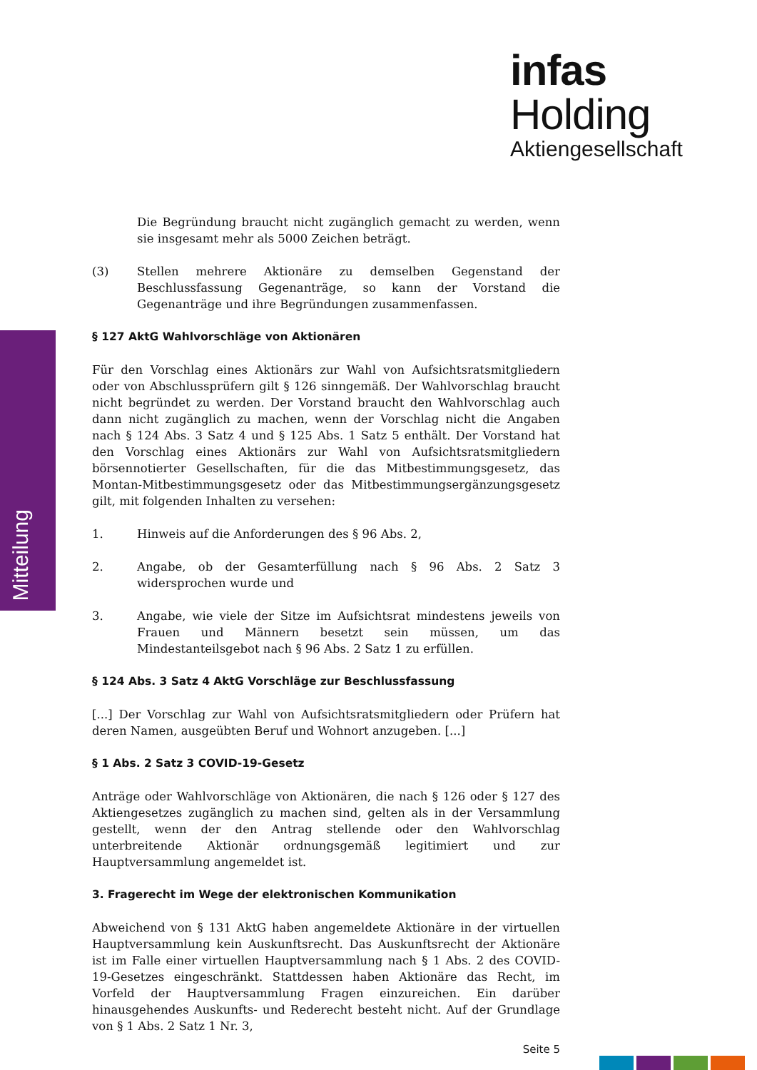infas Holding
Aktiengesellschaft
Mitteilung
Die Begründung braucht nicht zugänglich gemacht zu werden, wenn sie insgesamt mehr als 5000 Zeichen beträgt.
(3) Stellen mehrere Aktionäre zu demselben Gegenstand der Beschlussfassung Gegenanträge, so kann der Vorstand die Gegenanträge und ihre Begründungen zusammenfassen.
§ 127 AktG Wahlvorschläge von Aktionären
Für den Vorschlag eines Aktionärs zur Wahl von Aufsichtsratsmitgliedern oder von Abschlussprüfern gilt § 126 sinngemäß. Der Wahlvorschlag braucht nicht begründet zu werden. Der Vorstand braucht den Wahlvorschlag auch dann nicht zugänglich zu machen, wenn der Vorschlag nicht die Angaben nach § 124 Abs. 3 Satz 4 und § 125 Abs. 1 Satz 5 enthält. Der Vorstand hat den Vorschlag eines Aktionärs zur Wahl von Aufsichtsratsmitgliedern börsennotierter Gesellschaften, für die das Mitbestimmungsgesetz, das Montan-Mitbestimmungsgesetz oder das Mitbestimmungsergänzungsgesetz gilt, mit folgenden Inhalten zu versehen:
1. Hinweis auf die Anforderungen des § 96 Abs. 2,
2. Angabe, ob der Gesamterfüllung nach § 96 Abs. 2 Satz 3 widersprochen wurde und
3. Angabe, wie viele der Sitze im Aufsichtsrat mindestens jeweils von Frauen und Männern besetzt sein müssen, um das Mindestanteilsgebot nach § 96 Abs. 2 Satz 1 zu erfüllen.
§ 124 Abs. 3 Satz 4 AktG Vorschläge zur Beschlussfassung
[...] Der Vorschlag zur Wahl von Aufsichtsratsmitgliedern oder Prüfern hat deren Namen, ausgeübten Beruf und Wohnort anzugeben. [...]
§ 1 Abs. 2 Satz 3 COVID-19-Gesetz
Anträge oder Wahlvorschläge von Aktionären, die nach § 126 oder § 127 des Aktiengesetzes zugänglich zu machen sind, gelten als in der Versammlung gestellt, wenn der den Antrag stellende oder den Wahlvorschlag unterbreitende Aktionär ordnungsgemäß legitimiert und zur Hauptversammlung angemeldet ist.
3. Fragerecht im Wege der elektronischen Kommunikation
Abweichend von § 131 AktG haben angemeldete Aktionäre in der virtuellen Hauptversammlung kein Auskunftsrecht. Das Auskunftsrecht der Aktionäre ist im Falle einer virtuellen Hauptversammlung nach § 1 Abs. 2 des COVID-19-Gesetzes eingeschränkt. Stattdessen haben Aktionäre das Recht, im Vorfeld der Hauptversammlung Fragen einzureichen. Ein darüber hinausgehendes Auskunfts- und Rederecht besteht nicht. Auf der Grundlage von § 1 Abs. 2 Satz 1 Nr. 3,
Seite 5